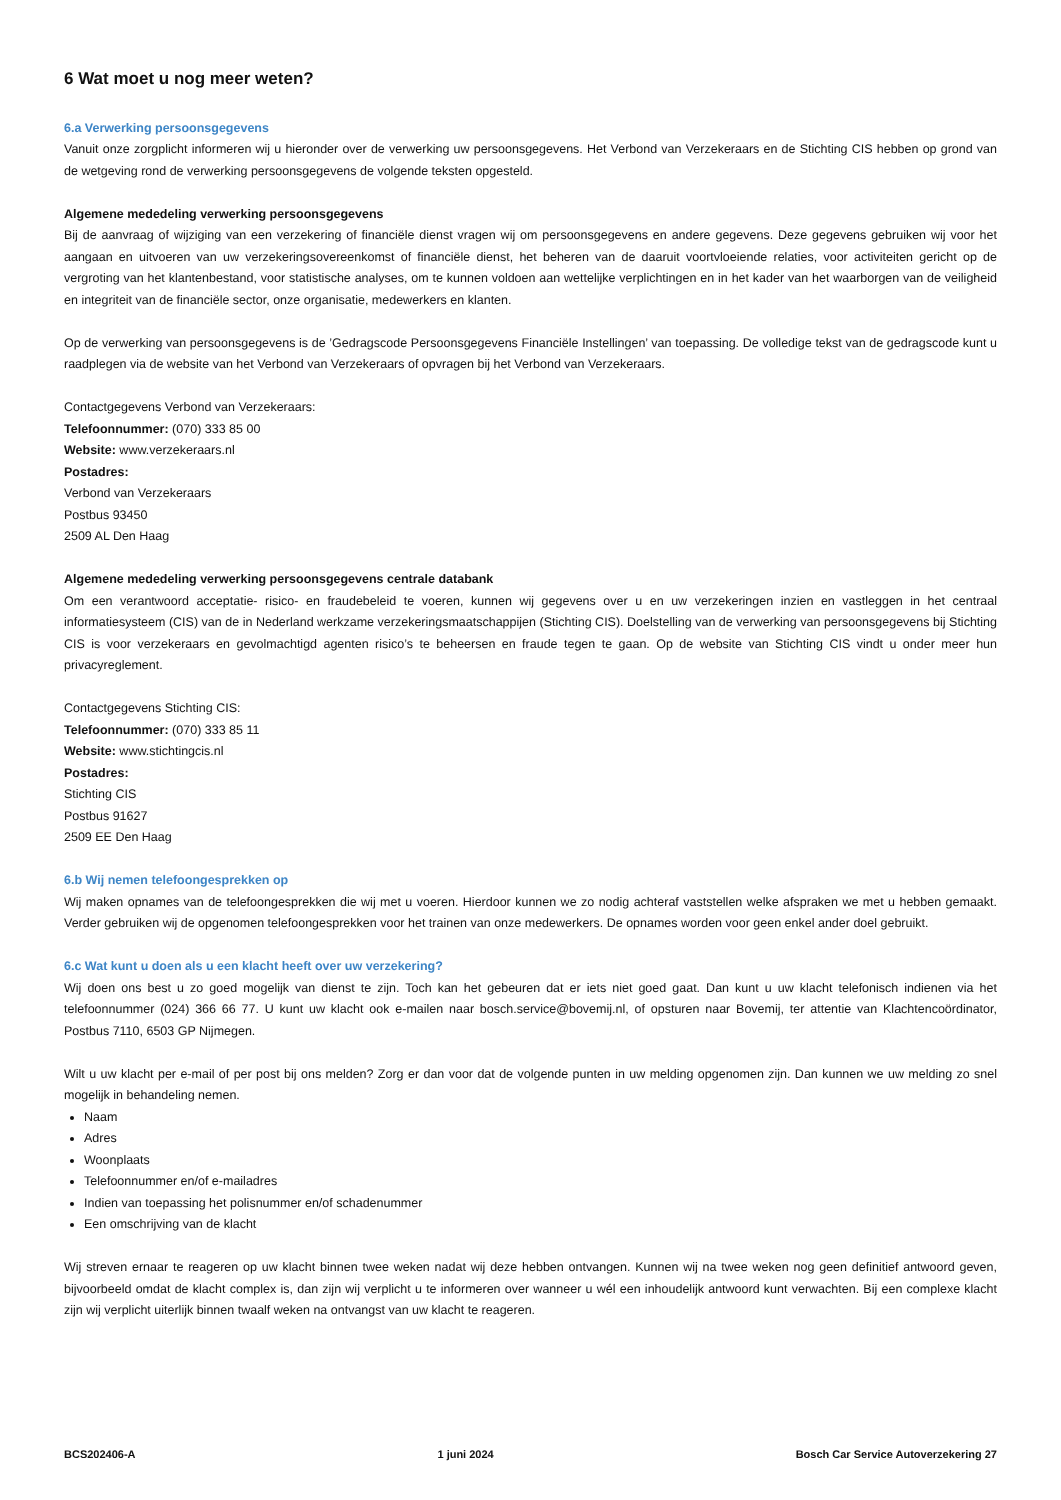6 Wat moet u nog meer weten?
6.a Verwerking persoonsgegevens
Vanuit onze zorgplicht informeren wij u hieronder over de verwerking uw persoonsgegevens. Het Verbond van Verzekeraars en de Stichting CIS hebben op grond van de wetgeving rond de verwerking persoonsgegevens de volgende teksten opgesteld.
Algemene mededeling verwerking persoonsgegevens
Bij de aanvraag of wijziging van een verzekering of financiële dienst vragen wij om persoonsgegevens en andere gegevens. Deze gegevens gebruiken wij voor het aangaan en uitvoeren van uw verzekeringsovereenkomst of financiële dienst, het beheren van de daaruit voortvloeiende relaties, voor activiteiten gericht op de vergroting van het klantenbestand, voor statistische analyses, om te kunnen voldoen aan wettelijke verplichtingen en in het kader van het waarborgen van de veiligheid en integriteit van de financiële sector, onze organisatie, medewerkers en klanten.
Op de verwerking van persoonsgegevens is de ’Gedragscode Persoonsgegevens Financiële Instellingen’ van toepassing. De volledige tekst van de gedragscode kunt u raadplegen via de website van het Verbond van Verzekeraars of opvragen bij het Verbond van Verzekeraars.
Contactgegevens Verbond van Verzekeraars:
Telefoonnummer: (070) 333 85 00
Website: www.verzekeraars.nl
Postadres:
Verbond van Verzekeraars
Postbus 93450
2509 AL Den Haag
Algemene mededeling verwerking persoonsgegevens centrale databank
Om een verantwoord acceptatie- risico- en fraudebeleid te voeren, kunnen wij gegevens over u en uw verzekeringen inzien en vastleggen in het centraal informatiesysteem (CIS) van de in Nederland werkzame verzekeringsmaatschappijen (Stichting CIS). Doelstelling van de verwerking van persoonsgegevens bij Stichting CIS is voor verzekeraars en gevolmachtigd agenten risico’s te beheersen en fraude tegen te gaan. Op de website van Stichting CIS vindt u onder meer hun privacyreglement.
Contactgegevens Stichting CIS:
Telefoonnummer: (070) 333 85 11
Website: www.stichtingcis.nl
Postadres:
Stichting CIS
Postbus 91627
2509 EE Den Haag
6.b Wij nemen telefoongesprekken op
Wij maken opnames van de telefoongesprekken die wij met u voeren. Hierdoor kunnen we zo nodig achteraf vaststellen welke afspraken we met u hebben gemaakt. Verder gebruiken wij de opgenomen telefoongesprekken voor het trainen van onze medewerkers. De opnames worden voor geen enkel ander doel gebruikt.
6.c Wat kunt u doen als u een klacht heeft over uw verzekering?
Wij doen ons best u zo goed mogelijk van dienst te zijn. Toch kan het gebeuren dat er iets niet goed gaat. Dan kunt u uw klacht telefonisch indienen via het telefoonnummer (024) 366 66 77. U kunt uw klacht ook e-mailen naar bosch.service@bovemij.nl, of opsturen naar Bovemij, ter attentie van Klachtencoördinator, Postbus 7110, 6503 GP Nijmegen.
Wilt u uw klacht per e-mail of per post bij ons melden? Zorg er dan voor dat de volgende punten in uw melding opgenomen zijn. Dan kunnen we uw melding zo snel mogelijk in behandeling nemen.
Naam
Adres
Woonplaats
Telefoonnummer en/of e-mailadres
Indien van toepassing het polisnummer en/of schadenummer
Een omschrijving van de klacht
Wij streven ernaar te reageren op uw klacht binnen twee weken nadat wij deze hebben ontvangen. Kunnen wij na twee weken nog geen definitief antwoord geven, bijvoorbeeld omdat de klacht complex is, dan zijn wij verplicht u te informeren over wanneer u wél een inhoudelijk antwoord kunt verwachten. Bij een complexe klacht zijn wij verplicht uiterlijk binnen twaalf weken na ontvangst van uw klacht te reageren.
BCS202406-A 1 juni 2024 Bosch Car Service Autoverzekering 27